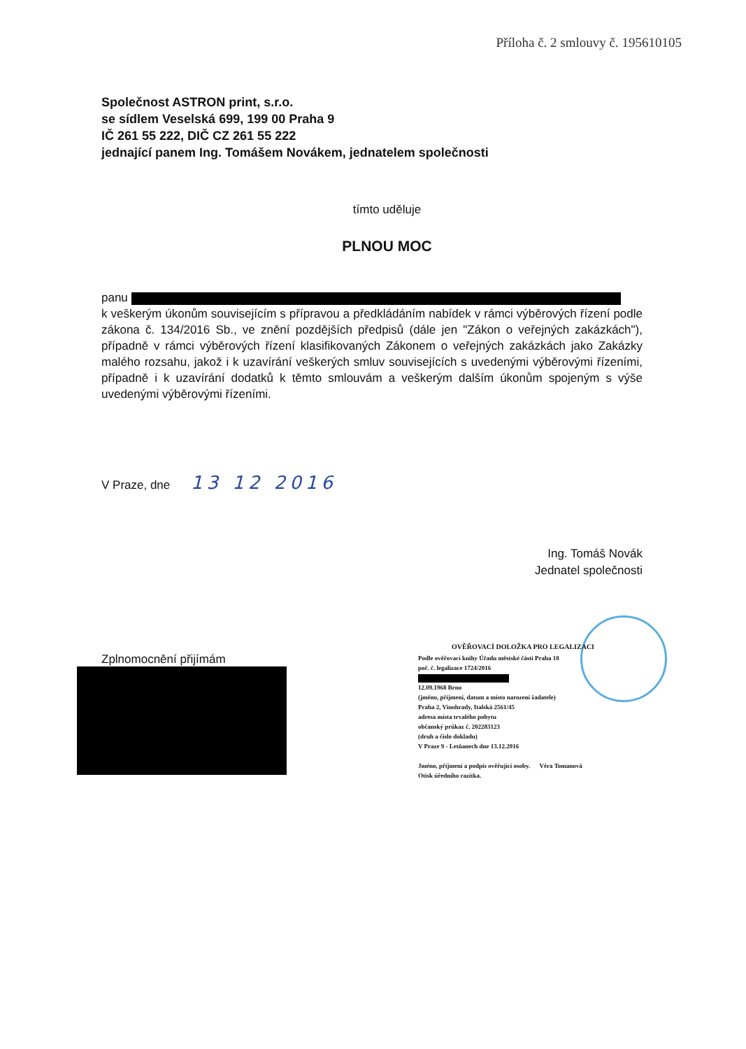Příloha č. 2 smlouvy č. 195610105
Společnost ASTRON print, s.r.o.
se sídlem Veselská 699, 199 00 Praha 9
IČ 261 55 222, DIČ CZ 261 55 222
jednající panem Ing. Tomášem Novákem, jednatelem společnosti
tímto uděluje
PLNOU MOC
panu
k veškerým úkonům souvisejícím s přípravou a předkládáním nabídek v rámci výběrových řízení podle zákona č. 134/2016 Sb., ve znění pozdějších předpisů (dále jen "Zákon o veřejných zakázkách"), případně v rámci výběrových řízení klasifikovaných Zákonem o veřejných zakázkách jako Zakázky malého rozsahu, jakož i k uzavírání veškerých smluv souvisejících s uvedenými výběrovými řízeními, případně i k uzavírání dodatků k těmto smlouvám a veškerým dalším úkonům spojeným s výše uvedenými výběrovými řízeními.
V Praze, dne 13 12 2016
Ing. Tomáš Novák
Jednatel společnosti
Zplnomocnění přijímám
OVĚŘOVACÍ DOLOŽKA PRO LEGALIZACI
Podle ověřovací knihy Úřadu městské části Praha 18
poř. č. legalizace 1724/2016
12.09.1968 Brno
(jméno, příjmení, datum a místo narození žadatele)
Praha 2, Vinohrady, Italská 2561/45
adresa místa trvalého pobytu
občanský průkaz č. 202283123
(druh a číslo dokladu)
V Praze 9 - Letňanech dne 13.12.2016
Jméno, příjmení a podpis ověřující osoby. Věra Tomanová
Otisk úředního razítka.